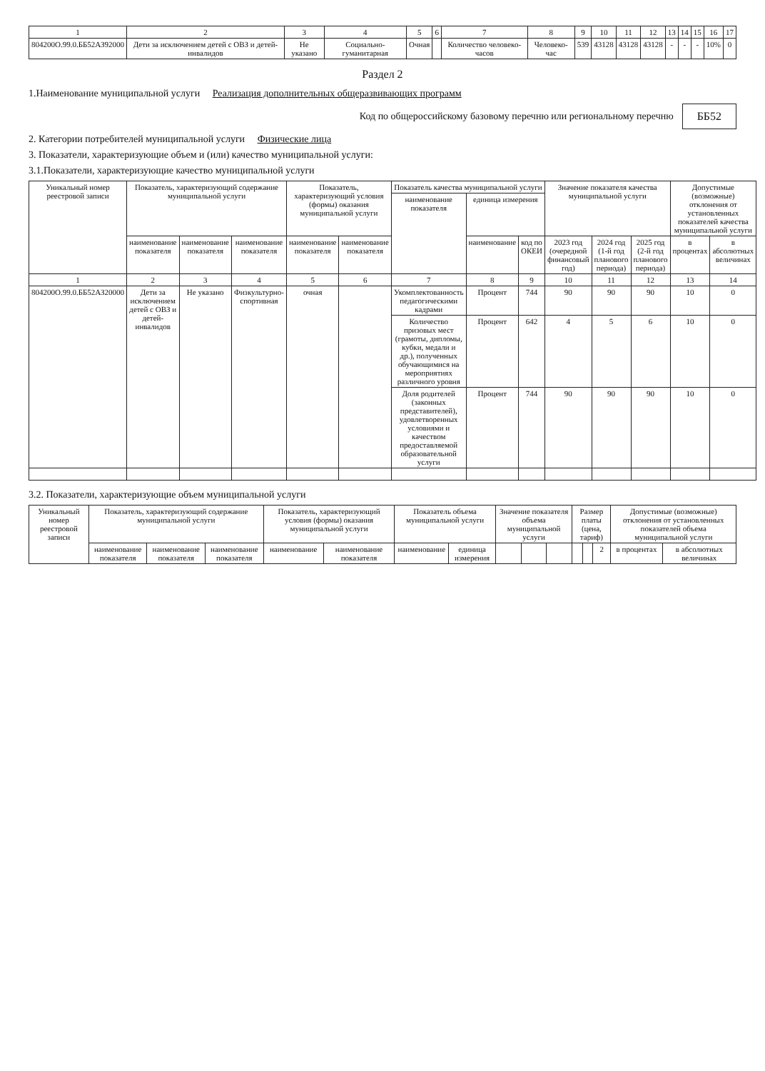| 1 | 2 | 3 | 4 | 5 | 6 | 7 | 8 | 9 | 10 | 11 | 12 | 13 | 14 | 15 | 16 | 17 |
| 804200О.99.0.ББ52АЗ92000 | Дети за исключением детей с ОВЗ и детей-инвалидов | Не указано | Социально-гуманитарная | Очная | | Количество человеко-часов | Человеко-час | 539 | 43128 | 43128 | 43128 | - | - | - | 10% | 0 |
Раздел 2
1.Наименование муниципальной услуги Реализация дополнительных общеразвивающих программ
Код по общероссийскому базовому перечню или региональному перечню ББ52
2. Категории потребителей муниципальной услуги Физические лица
3. Показатели, характеризующие объем и (или) качество муниципальной услуги:
3.1.Показатели, характеризующие качество муниципальной услуги
| Уникальный номер реестровой записи | Показатель, характеризующий содержание муниципальной услуги | | | Показатель, характеризующий условия (формы) оказания муниципальной услуги | | Показатель качества муниципальной услуги | | | Значение показателя качества муниципальной услуги | | | Допустимые (возможные) отклонения от установленных показателей качества муниципальной услуги | |
| --- | --- | --- | --- | --- | --- | --- | --- | --- | --- | --- | --- | --- | --- |
| | | | | | | наименование показателя | единица измерения | | | | | | |
| | наименование показателя | наименование показателя | наименование показателя | наименование показателя | наименование показателя | | наименование | код по ОКЕИ | 2023 год (очередной финансовый год) | 2024 год (1-й год планового периода) | 2025 год (2-й год планового периода) | в процентах | в абсолютных величинах |
| 1 | 2 | 3 | 4 | 5 | 6 | 7 | 8 | 9 | 10 | 11 | 12 | 13 | 14 |
| 804200О.99.0.ББ52АЗ20000 | Дети за исключением детей с ОВЗ и детей-инвалидов | Не указано | Физкультурно-спортивная | очная | | Укомплектованность педагогическими кадрами | Процент | 744 | 90 | 90 | 90 | 10 | 0 |
| | | | | | | Количество призовых мест (грамоты, дипломы, кубки, медали и др.), полученных обучающимися на мероприятиях различного уровня | Процент | 642 | 4 | 5 | 6 | 10 | 0 |
| | | | | | | Доля родителей (законных представителей), удовлетворенных условиями и качеством предоставляемой образовательной услуги | Процент | 744 | 90 | 90 | 90 | 10 | 0 |
3.2. Показатели, характеризующие объем муниципальной услуги
| Уникальный номер реестровой записи | Показатель, характеризующий содержание муниципальной услуги | | | Показатель, характеризующий условия (формы) оказания муниципальной услуги | | Показатель объема муниципальной услуги | | Значение показателя объема муниципальной услуги | | | Размер платы (цена, тариф) | | | Допустимые (возможные) отклонения от установленных показателей объема муниципальной услуги | |
| --- | --- | --- | --- | --- | --- | --- | --- | --- | --- | --- | --- | --- | --- | --- | --- |
| | наименование показателя | наименование показателя | наименование показателя | наименование | наименование показателя | наименование | единица измерения | | | | | | 2 | в процентах | в абсолютных величинах |